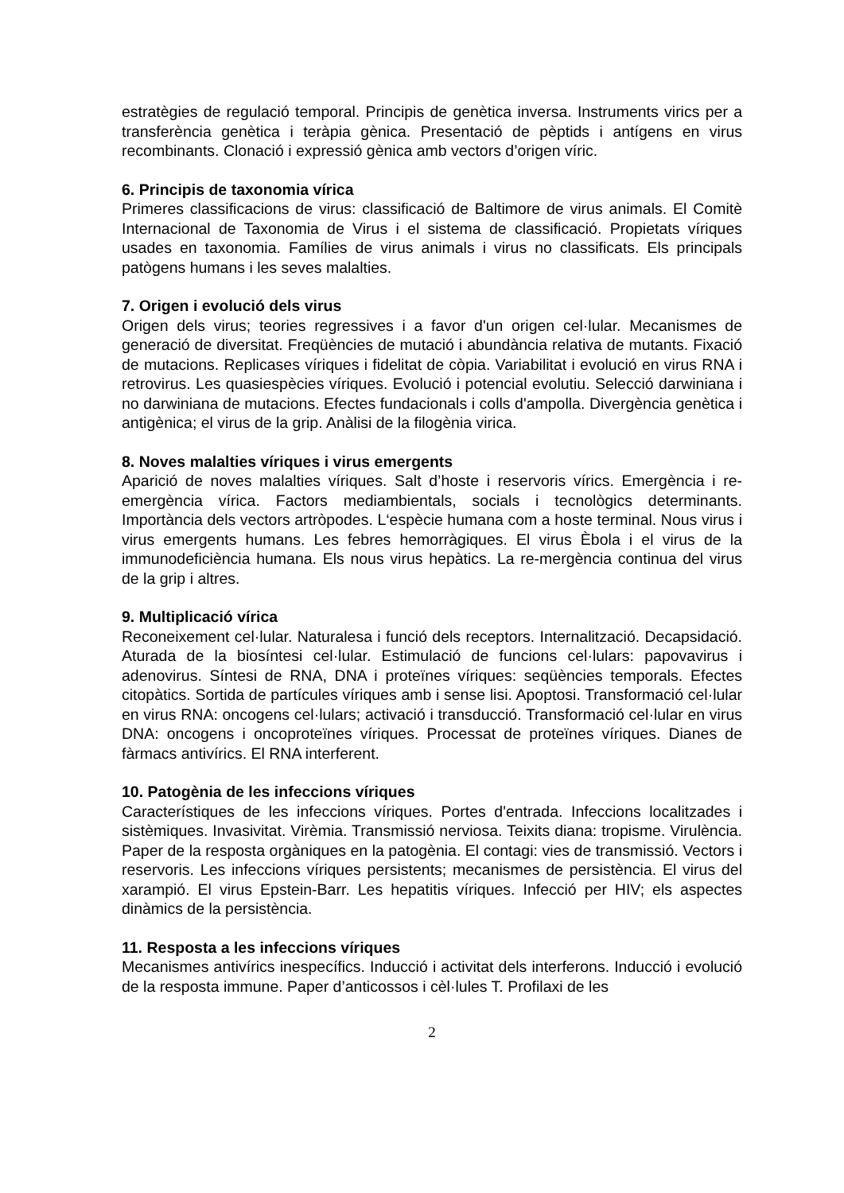estratègies de regulació temporal. Principis de genètica inversa. Instruments virics per a transferència genètica i teràpia gènica. Presentació de pèptids i antígens en virus recombinants. Clonació i expressió gènica amb vectors d’origen víric.
6. Principis de taxonomia vírica
Primeres classificacions de virus: classificació de Baltimore de virus animals. El Comitè Internacional de Taxonomia de Virus i el sistema de classificació. Propietats víriques usades en taxonomia. Famílies de virus animals i virus no classificats. Els principals patògens humans i les seves malalties.
7. Origen i evolució dels virus
Origen dels virus; teories regressives i a favor d'un origen cel·lular. Mecanismes de generació de diversitat. Freqüències de mutació i abundància relativa de mutants. Fixació de mutacions. Replicases víriques i fidelitat de còpia. Variabilitat i evolució en virus RNA i retrovirus. Les quasiespècies víriques. Evolució i potencial evolutiu. Selecció darwiniana i no darwiniana de mutacions. Efectes fundacionals i colls d'ampolla. Divergència genètica i antigènica; el virus de la grip. Anàlisi de la filogènia virica.
8. Noves malalties víriques i virus emergents
Aparició de noves malalties víriques. Salt d’hoste i reservoris vírics. Emergència i re-emergència vírica. Factors mediambientals, socials i tecnològics determinants. Importància dels vectors artròpodes. L‘espècie humana com a hoste terminal. Nous virus i virus emergents humans. Les febres hemorràgiques. El virus Èbola i el virus de la immunodeficiència humana. Els nous virus hepàtics. La re-mergència continua del virus de la grip i altres.
9. Multiplicació vírica
Reconeixement cel·lular. Naturalesa i funció dels receptors. Internalització. Decapsidació. Aturada de la biosíntesi cel·lular. Estimulació de funcions cel·lulars: papovavirus i adenovirus. Síntesi de RNA, DNA i proteïnes víriques: seqüències temporals. Efectes citopàtics. Sortida de partícules víriques amb i sense lisi. Apoptosi. Transformació cel·lular en virus RNA: oncogens cel·lulars; activació i transducció. Transformació cel·lular en virus DNA: oncogens i oncoproteïnes víriques. Processat de proteïnes víriques. Dianes de fàrmacs antivírics. El RNA interferent.
10. Patogènia de les infeccions víriques
Característiques de les infeccions víriques. Portes d'entrada. Infeccions localitzades i sistèmiques. Invasivitat. Virèmia. Transmissió nerviosa. Teixits diana: tropisme. Virulència. Paper de la resposta orgàniques en la patogènia. El contagi: vies de transmissió. Vectors i reservoris. Les infeccions víriques persistents; mecanismes de persistència. El virus del xarampió. El virus Epstein-Barr. Les hepatitis víriques. Infecció per HIV; els aspectes dinàmics de la persistència.
11. Resposta a les infeccions víriques
Mecanismes antivírics inespecífics. Inducció i activitat dels interferons. Inducció i evolució de la resposta immune. Paper d’anticossos i cèl·lules T. Profilaxi de les
2